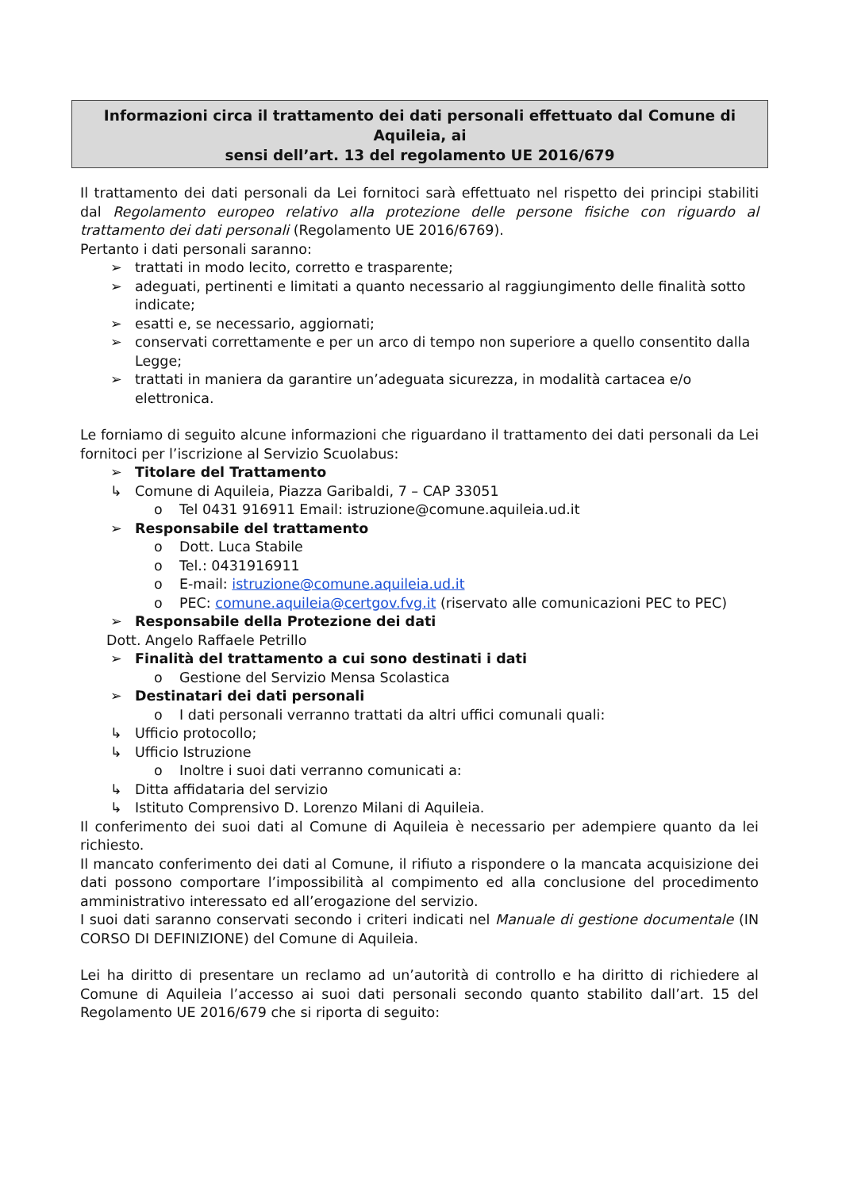Informazioni circa il trattamento dei dati personali effettuato dal Comune di Aquileia, ai
sensi dell’art. 13 del regolamento UE 2016/679
Il trattamento dei dati personali da Lei fornitoci sarà effettuato nel rispetto dei principi stabiliti dal Regolamento europeo relativo alla protezione delle persone fisiche con riguardo al trattamento dei dati personali (Regolamento UE 2016/6769).
Pertanto i dati personali saranno:
➢ trattati in modo lecito, corretto e trasparente;
➢ adeguati, pertinenti e limitati a quanto necessario al raggiungimento delle finalità sotto indicate;
➢ esatti e, se necessario, aggiornati;
➢ conservati correttamente e per un arco di tempo non superiore a quello consentito dalla Legge;
➢ trattati in maniera da garantire un’adeguata sicurezza, in modalità cartacea e/o elettronica.
Le forniamo di seguito alcune informazioni che riguardano il trattamento dei dati personali da Lei fornitoci per l’iscrizione al Servizio Scuolabus:
➢ Titolare del Trattamento
↳ Comune di Aquileia, Piazza Garibaldi, 7 – CAP 33051
o Tel 0431 916911 Email: istruzione@comune.aquileia.ud.it
➢ Responsabile del trattamento
o Dott. Luca Stabile
o Tel.: 0431916911
o E-mail: istruzione@comune.aquileia.ud.it
o PEC: comune.aquileia@certgov.fvg.it (riservato alle comunicazioni PEC to PEC)
➢ Responsabile della Protezione dei dati
Dott. Angelo Raffaele Petrillo
➢ Finalità del trattamento a cui sono destinati i dati
o Gestione del Servizio Mensa Scolastica
➢ Destinatari dei dati personali
o I dati personali verranno trattati da altri uffici comunali quali:
↳ Ufficio protocollo;
↳ Ufficio Istruzione
o Inoltre i suoi dati verranno comunicati a:
↳ Ditta affidataria del servizio
↳ Istituto Comprensivo D. Lorenzo Milani di Aquileia.
Il conferimento dei suoi dati al Comune di Aquileia è necessario per adempiere quanto da lei richiesto.
Il mancato conferimento dei dati al Comune, il rifiuto a rispondere o la mancata acquisizione dei dati possono comportare l’impossibilità al compimento ed alla conclusione del procedimento amministrativo interessato ed all’erogazione del servizio.
I suoi dati saranno conservati secondo i criteri indicati nel Manuale di gestione documentale (IN CORSO DI DEFINIZIONE) del Comune di Aquileia.
Lei ha diritto di presentare un reclamo ad un’autorità di controllo e ha diritto di richiedere al Comune di Aquileia l’accesso ai suoi dati personali secondo quanto stabilito dall’art. 15 del Regolamento UE 2016/679 che si riporta di seguito: